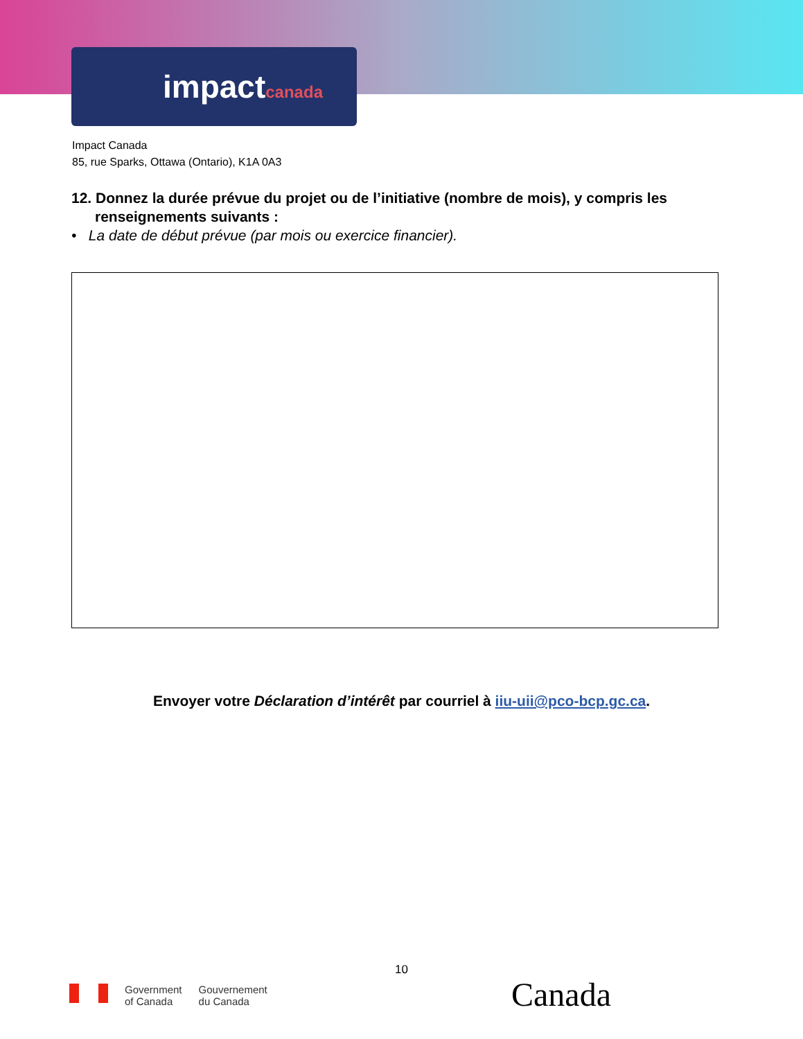impactcanada
Impact Canada
85, rue Sparks, Ottawa (Ontario), K1A 0A3
12. Donnez la durée prévue du projet ou de l’initiative (nombre de mois), y compris les renseignements suivants :
• La date de début prévue (par mois ou exercice financier).
Envoyer votre Déclaration d’intérêt par courriel à iiu-uii@pco-bcp.gc.ca.
10
Government
of Canada
Gouvernement
du Canada
Canada